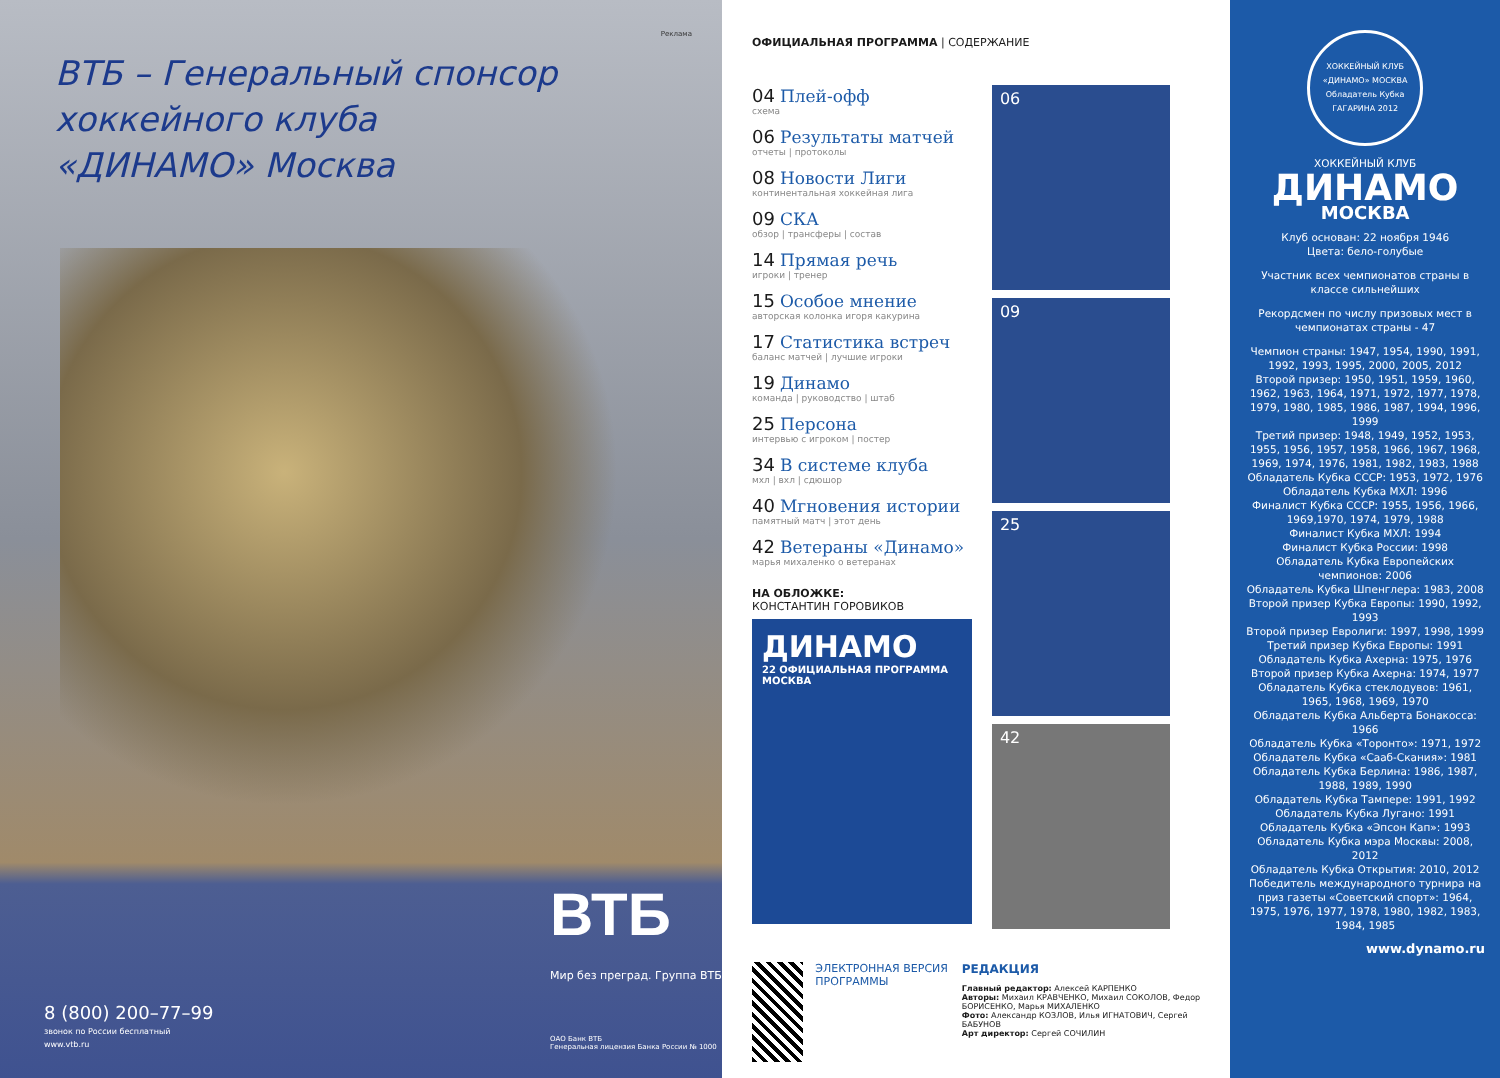Реклама
ВТБ – Генеральный спонсор
хоккейного клуба
«ДИНАМО» Москва
ВТБ
Мир без преград. Группа ВТБ
8 (800) 200–77–99
звонок по России бесплатный
www.vtb.ru
ОАО Банк ВТБ
Генеральная лицензия Банка России № 1000
ОФИЦИАЛЬНАЯ ПРОГРАММА | СОДЕРЖАНИЕ
04 Плей-офф
схема
06 Результаты матчей
отчеты | протоколы
08 Новости Лиги
континентальная хоккейная лига
09 СКА
обзор | трансферы | состав
14 Прямая речь
игроки | тренер
15 Особое мнение
авторская колонка игоря какурина
17 Статистика встреч
баланс матчей | лучшие игроки
19 Динамо
команда | руководство | штаб
25 Персона
интервью с игроком | постер
34 В системе клуба
мхл | вхл | сдюшор
40 Мгновения истории
памятный матч | этот день
42 Ветераны «Динамо»
марья михаленко о ветеранах
НА ОБЛОЖКЕ:
КОНСТАНТИН ГОРОВИКОВ
ДИНАМО
22 ОФИЦИАЛЬНАЯ ПРОГРАММА МОСКВА
06
09
25
42
ЭЛЕКТРОННАЯ ВЕРСИЯ ПРОГРАММЫ РЕДАКЦИЯ
Главный редактор: Алексей КАРПЕНКО
Авторы: Михаил КРАВЧЕНКО, Михаил СОКОЛОВ, Федор БОРИСЕНКО, Марья МИХАЛЕНКО
Фото: Александр КОЗЛОВ, Илья ИГНАТОВИЧ, Сергей БАБУНОВ
Арт директор: Сергей СОЧИЛИН
ХОККЕЙНЫЙ КЛУБ «ДИНАМО» МОСКВА
Обладатель Кубка ГАГАРИНА 2012
ХОККЕЙНЫЙ КЛУБ
ДИНАМО
МОСКВА
Клуб основан: 22 ноября 1946
Цвета: бело-голубые
Участник всех чемпионатов страны в классе сильнейших
Рекордсмен по числу призовых мест в чемпионатах страны - 47
Чемпион страны: 1947, 1954, 1990, 1991, 1992, 1993, 1995, 2000, 2005, 2012
Второй призер: 1950, 1951, 1959, 1960, 1962, 1963, 1964, 1971, 1972, 1977, 1978, 1979, 1980, 1985, 1986, 1987, 1994, 1996, 1999
Третий призер: 1948, 1949, 1952, 1953, 1955, 1956, 1957, 1958, 1966, 1967, 1968, 1969, 1974, 1976, 1981, 1982, 1983, 1988
Обладатель Кубка СССР: 1953, 1972, 1976
Обладатель Кубка МХЛ: 1996
Финалист Кубка СССР: 1955, 1956, 1966, 1969,1970, 1974, 1979, 1988
Финалист Кубка МХЛ: 1994
Финалист Кубка России: 1998
Обладатель Кубка Европейских чемпионов: 2006
Обладатель Кубка Шпенглера: 1983, 2008
Второй призер Кубка Европы: 1990, 1992, 1993
Второй призер Евролиги: 1997, 1998, 1999
Третий призер Кубка Европы: 1991
Обладатель Кубка Ахерна: 1975, 1976
Второй призер Кубка Ахерна: 1974, 1977
Обладатель Кубка стеклодувов: 1961, 1965, 1968, 1969, 1970
Обладатель Кубка Альберта Бонакосса: 1966
Обладатель Кубка «Торонто»: 1971, 1972
Обладатель Кубка «Сааб-Скания»: 1981
Обладатель Кубка Берлина: 1986, 1987, 1988, 1989, 1990
Обладатель Кубка Тампере: 1991, 1992
Обладатель Кубка Лугано: 1991
Обладатель Кубка «Эпсон Кап»: 1993
Обладатель Кубка мэра Москвы: 2008, 2012
Обладатель Кубка Открытия: 2010, 2012
Победитель международного турнира на приз газеты «Советский спорт»: 1964, 1975, 1976, 1977, 1978, 1980, 1982, 1983, 1984, 1985
www.dynamo.ru